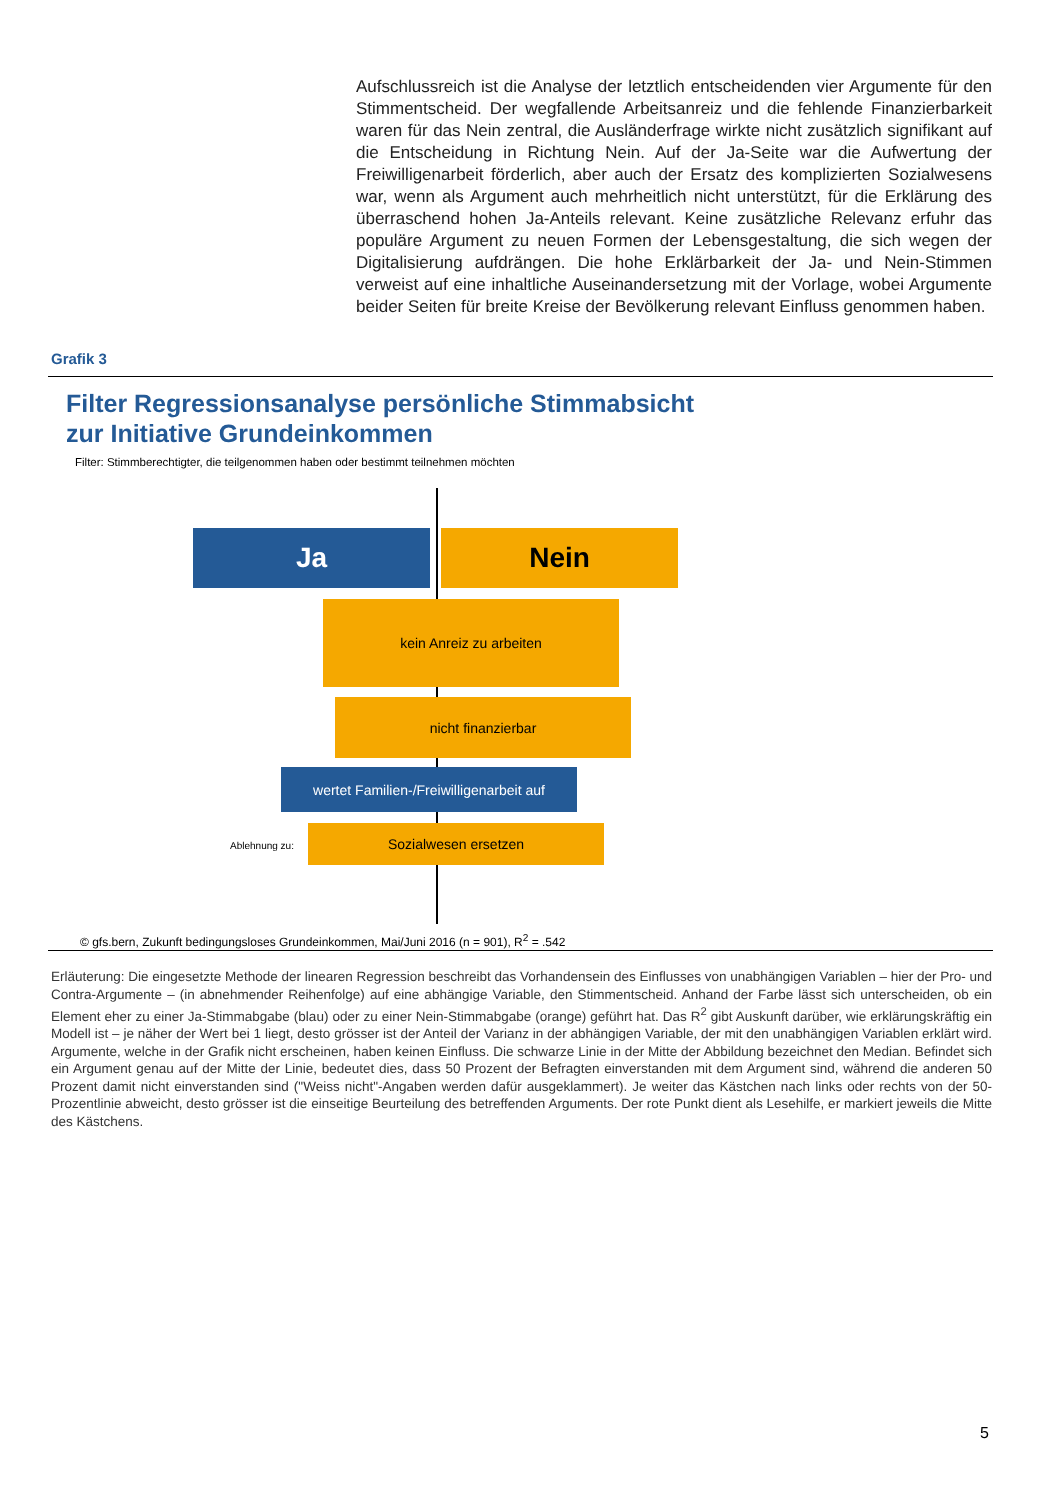Aufschlussreich ist die Analyse der letztlich entscheidenden vier Argumente für den Stimmentscheid. Der wegfallende Arbeitsanreiz und die fehlende Finanzierbarkeit waren für das Nein zentral, die Ausländerfrage wirkte nicht zusätzlich signifikant auf die Entscheidung in Richtung Nein. Auf der Ja-Seite war die Aufwertung der Freiwilligenarbeit förderlich, aber auch der Ersatz des komplizierten Sozialwesens war, wenn als Argument auch mehrheitlich nicht unterstützt, für die Erklärung des überraschend hohen Ja-Anteils relevant. Keine zusätzliche Relevanz erfuhr das populäre Argument zu neuen Formen der Lebensgestaltung, die sich wegen der Digitalisierung aufdrängen. Die hohe Erklärbarkeit der Ja- und Nein-Stimmen verweist auf eine inhaltliche Auseinandersetzung mit der Vorlage, wobei Argumente beider Seiten für breite Kreise der Bevölkerung relevant Einfluss genommen haben.
Grafik 3
Filter Regressionsanalyse persönliche Stimmabsicht
zur Initiative Grundeinkommen
Filter: Stimmberechtigter, die teilgenommen haben oder bestimmt teilnehmen möchten
Ja Nein
kein Anreiz zu arbeiten
nicht finanzierbar
wertet Familien-/Freiwilligenarbeit auf
Ablehnung zu:
Sozialwesen ersetzen
© gfs.bern, Zukunft bedingungsloses Grundeinkommen, Mai/Juni 2016 (n = 901), R<sup>2</sup> = .542
Erläuterung: Die eingesetzte Methode der linearen Regression beschreibt das Vorhandensein des Einflusses von unabhängigen Variablen – hier der Pro- und Contra-Argumente – (in abnehmender Reihenfolge) auf eine abhängige Variable, den Stimmentscheid. Anhand der Farbe lässt sich unterscheiden, ob ein Element eher zu einer Ja-Stimmabgabe (blau) oder zu einer Nein-Stimmabgabe (orange) geführt hat. Das R<sup>2</sup> gibt Auskunft darüber, wie erklärungskräftig ein Modell ist – je näher der Wert bei 1 liegt, desto grösser ist der Anteil der Varianz in der abhängigen Variable, der mit den unabhängigen Variablen erklärt wird. Argumente, welche in der Grafik nicht erscheinen, haben keinen Einfluss. Die schwarze Linie in der Mitte der Abbildung bezeichnet den Median. Befindet sich ein Argument genau auf der Mitte der Linie, bedeutet dies, dass 50 Prozent der Befragten einverstanden mit dem Argument sind, während die anderen 50 Prozent damit nicht einverstanden sind ("Weiss nicht"-Angaben werden dafür ausgeklammert). Je weiter das Kästchen nach links oder rechts von der 50-Prozentlinie abweicht, desto grösser ist die einseitige Beurteilung des betreffenden Arguments. Der rote Punkt dient als Lesehilfe, er markiert jeweils die Mitte des Kästchens.
5